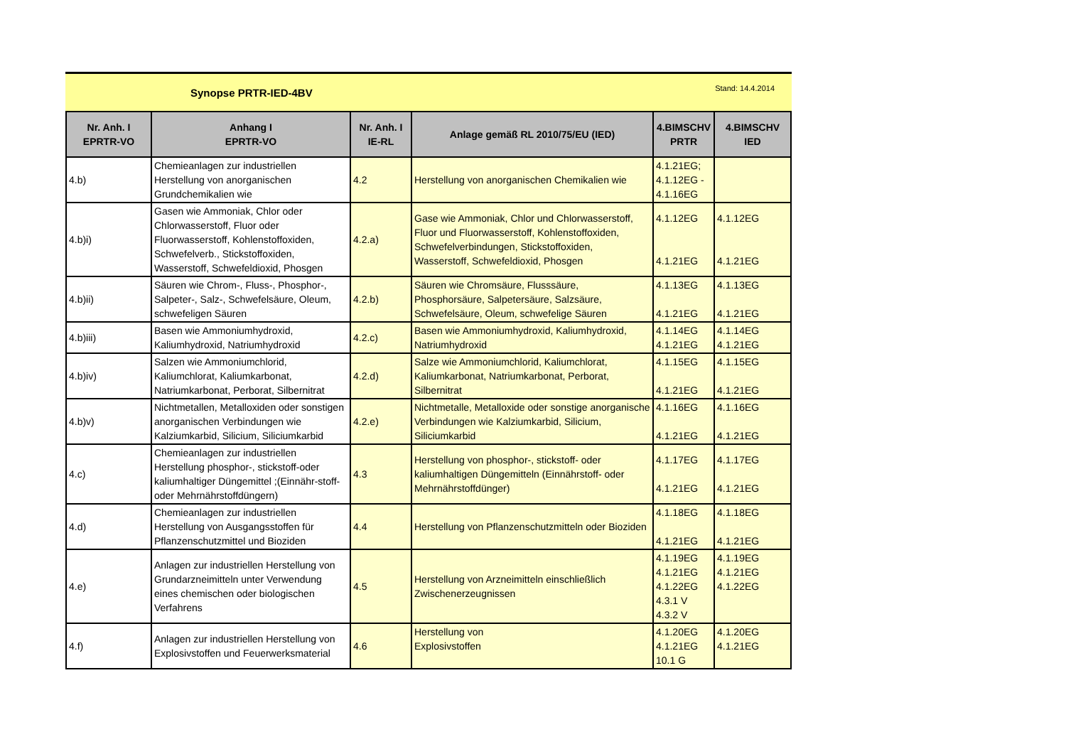Synopse PRTR-IED-4BV Stand: 14.4.2014
| Nr. Anh. I EPRTR-VO | Anhang I EPRTR-VO | Nr. Anh. I IE-RL | Anlage gemäß RL 2010/75/EU (IED) | 4.BIMSCHV PRTR | 4.BIMSCHV IED |
| --- | --- | --- | --- | --- | --- |
| 4.b) | Chemieanlagen zur industriellen Herstellung von anorganischen Grundchemikalien wie | 4.2 | Herstellung von anorganischen Chemikalien wie | 4.1.21EG; 4.1.12EG - 4.1.16EG | |
| 4.b)i) | Gasen wie Ammoniak, Chlor oder Chlorwasserstoff, Fluor oder Fluorwasserstoff, Kohlenstoffoxiden, Schwefelverb., Stickstoffoxiden, Wasserstoff, Schwefeldioxid, Phosgen | 4.2.a) | Gase wie Ammoniak, Chlor und Chlorwasserstoff, Fluor und Fluorwasserstoff, Kohlenstoffoxiden, Schwefelverbindungen, Stickstoffoxiden, Wasserstoff, Schwefeldioxid, Phosgen | 4.1.12EG 4.1.21EG | 4.1.12EG 4.1.21EG |
| 4.b)ii) | Säuren wie Chrom-, Fluss-, Phosphor-, Salpeter-, Salz-, Schwefelsäure, Oleum, schwefeligen Säuren | 4.2.b) | Säuren wie Chromsäure, Flusssäure, Phosphorsäure, Salpetersäure, Salzsäure, Schwefelsäure, Oleum, schwefelige Säuren | 4.1.13EG 4.1.21EG | 4.1.13EG 4.1.21EG |
| 4.b)iii) | Basen wie Ammoniumhydroxid, Kaliumhydroxid, Natriumhydroxid | 4.2.c) | Basen wie Ammoniumhydroxid, Kaliumhydroxid, Natriumhydroxid | 4.1.14EG 4.1.21EG | 4.1.14EG 4.1.21EG |
| 4.b)iv) | Salzen wie Ammoniumchlorid, Kaliumchlorat, Kaliumkarbonat, Natriumkarbonat, Perborat, Silbernitrat | 4.2.d) | Salze wie Ammoniumchlorid, Kaliumchlorat, Kaliumkarbonat, Natriumkarbonat, Perborat, Silbernitrat | 4.1.15EG 4.1.21EG | 4.1.15EG 4.1.21EG |
| 4.b)v) | Nichtmetallen, Metalloxiden oder sonstigen anorganischen Verbindungen wie Kalziumkarbid, Silicium, Siliciumkarbid | 4.2.e) | Nichtmetalle, Metalloxide oder sonstige anorganische Verbindungen wie Kalziumkarbid, Silicium, Siliciumkarbid | 4.1.16EG 4.1.21EG | 4.1.16EG 4.1.21EG |
| 4.c) | Chemieanlagen zur industriellen Herstellung phosphor-, stickstoff-oder kaliumhaltiger Düngemittel ;(Einnähr-stoff-oder Mehrnährstoffdüngern) | 4.3 | Herstellung von phosphor-, stickstoff- oder kaliumhaltigen Düngemitteln (Einnährstoff- oder Mehrnährstoffdünger) | 4.1.17EG 4.1.21EG | 4.1.17EG 4.1.21EG |
| 4.d) | Chemieanlagen zur industriellen Herstellung von Ausgangsstoffen für Pflanzenschutzmittel und Bioziden | 4.4 | Herstellung von Pflanzenschutzmitteln oder Bioziden | 4.1.18EG 4.1.21EG | 4.1.18EG 4.1.21EG |
| 4.e) | Anlagen zur industriellen Herstellung von Grundarzneimitteln unter Verwendung eines chemischen oder biologischen Verfahrens | 4.5 | Herstellung von Arzneimitteln einschließlich Zwischenerzeugnissen | 4.1.19EG 4.1.21EG 4.1.22EG 4.3.1 V 4.3.2 V | 4.1.19EG 4.1.21EG 4.1.22EG |
| 4.f) | Anlagen zur industriellen Herstellung von Explosivstoffen und Feuerwerksmaterial | 4.6 | Herstellung von Explosivstoffen | 4.1.20EG 4.1.21EG 10.1 G | 4.1.20EG 4.1.21EG |